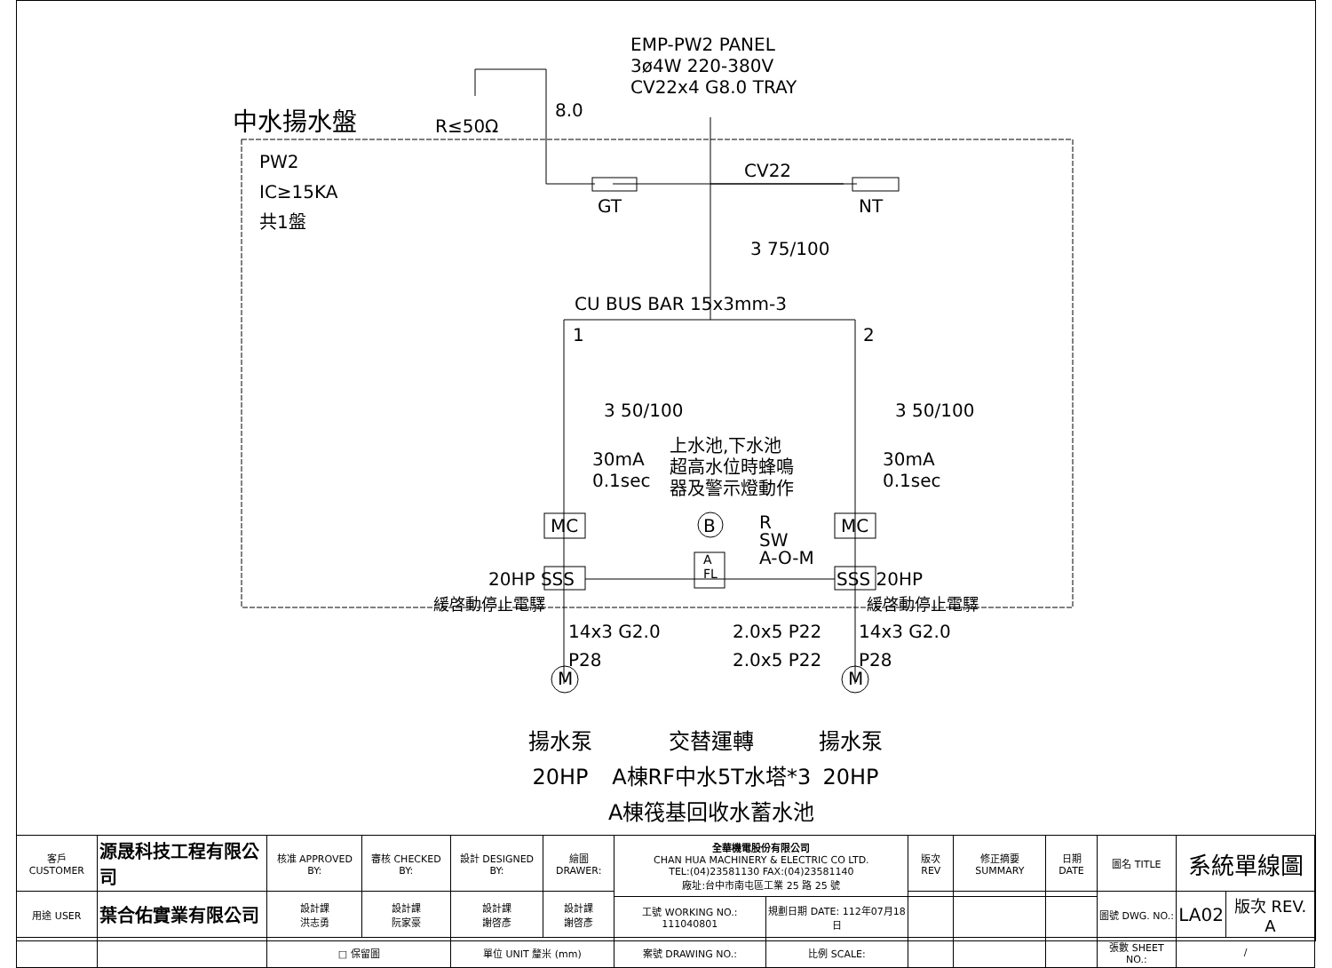EMP-PW2 PANEL
3ø4W 220-380V
CV22x4 G8.0 TRAY
中水揚水盤 R≤50Ω
8.0
PW2
IC≥15KA
共1盤
CV22
GT NT
3 75/100
CU BUS BAR 15x3mm-3
1 2
3 50/100 3 50/100
30mA
0.1sec
30mA
0.1sec
上水池,下水池
超高水位時蜂鳴
器及警示燈動作
MC MC
B
R
SW
A-O-M
A
FL
20HP SSS SSS 20HP
緩啓動停止電驛 緩啓動停止電驛
14x3 G2.0
P28
2.0x5 P22
2.0x5 P22
14x3 G2.0
P28
M M
揚水泵
20HP
交替運轉
A棟RF中水5T水塔*3
A棟筏基回收水蓄水池
揚水泵
20HP
| 客戶 CUSTOMER | 源晟科技工程有限公司 | 核准 APPROVED BY: | 審核 CHECKED BY: | 設計 DESIGNED BY: | 繪圖 DRAWER: | 全華機電股份有限公司 CHAN HUA MACHINERY & ELECTRIC CO LTD. TEL:(04)23581130 FAX:(04)23581140 廠址:台中市南屯區工業 25 路 25 號 | | 版次 REV | 修正摘要 SUMMARY | 日期 DATE | 圖名 TITLE | 系統單線圖 | |
| 用途 USER | 葉合佑實業有限公司 | 設計課 洪志勇 | 設計課 阮家豪 | 設計課 謝啓彥 | 設計課 謝啓彥 | | | | | | 圖號 DWG. NO.: | LA02 | 版次 REV. A |
| | | | | | | 工號 WORKING NO.: 111040801 | 規劃日期 DATE: 112年07月18日 | | | | | | |
| | | □ 保留圖 | | 單位 UNIT 釐米 (mm) | | 案號 DRAWING NO.: | 比例 SCALE: | | | | 張數 SHEET NO.: | / | |